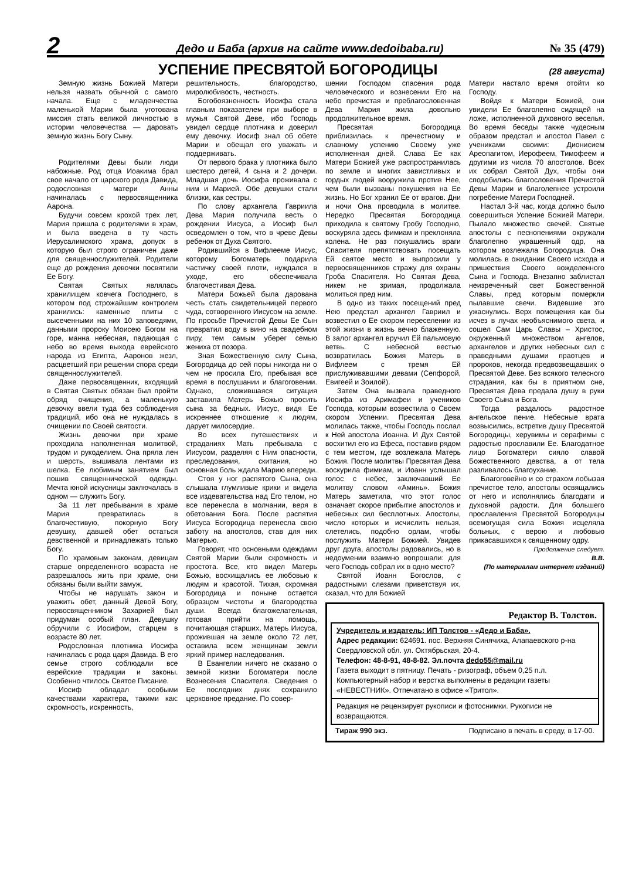2
Дедо и Баба (архив на сайте www.dedoibaba.ru)
№ 35 (479)
УСПЕНИЕ ПРЕСВЯТОЙ БОГОРОДИЦЫ
(28 августа)
Земную жизнь Божией Матери нельзя назвать обычной с самого начала. Еще с младенчества маленькой Марии была уготована миссия стать великой личностью в истории человечества — даровать земную жизнь Богу Сыну.
Родителями Девы были люди набожные. Род отца Иоакима брал свое начало от царского рода Давида, родословная матери Анны начиналась с первосвященника Аарона.
Будучи совсем крохой трех лет, Мария пришла с родителями в храм, и была введена в ту часть Иерусалимского храма, допуск в которую был строго ограничен даже для священнослужителей. Родители еще до рождения девочки посвятили Ее Богу.
Святая Святых являлась хранилищем ковчега Господнего, в котором под строжайшим контролем хранились: каменные плиты с высеченными на них 10 заповедями, данными пророку Моисею Богом на горе, манна небесная, падающая с небо во время выхода еврейского народа из Египта, Ааронов жезл, расцветший при решении спора среди священнослужителей.
Даже первосвященник, входящий в Святая Святых обязан был пройти обряд очищения, а маленькую девочку ввели туда без соблюдения традиций, ибо она не нуждалась в очищении по Своей святости.
Жизнь девочки при храме проходила наполненная молитвой, трудом и рукоделием. Она пряла лен и шерсть, вышивала лентами из шелка. Ее любимым занятием был пошив священнической одежды. Мечта юной искусницы заключалась в одном — служить Богу.
За 11 лет пребывания в храме Мария превратилась в благочестивую, покорную Богу девушку, давшей обет остаться девственной и принадлежать только Богу.
По храмовым законам, девицам старше определенного возраста не разрешалось жить при храме, они обязаны были выйти замуж.
Чтобы не нарушать закон и уважить обет, данный Девой Богу, первосвященником Захарией был придуман особый план. Девушку обручили с Иосифом, старцем в возрасте 80 лет.
Родословная плотника Иосифа начиналась с рода царя Давида. В его семье строго соблюдали все еврейские традиции и законы. Особенно чтилось Святое Писание.
Иосиф обладал особыми качествами характера, такими как: скромность, искренность,
решительность, благородство, миролюбивость, честность.
Богобоязненность Иосифа стала главным показателем при выборе в мужья Святой Деве, ибо Господь увидел сердце плотника и доверил ему девочку. Иосиф знал об обете Марии и обещал его уважать и поддерживать.
От первого брака у плотника было шестеро детей, 4 сына и 2 дочери. Младшая дочь Иосифа проживала с ним и Марией. Обе девушки стали близки, как сестры.
По слову архангела Гавриила Дева Мария получила весть о рождении Иисуса, а Иосиф был осведомлен о том, что в чреве Девы ребенок от Духа Святого.
Родившийся в Вифлееме Иисус, которому Богоматерь подарила частичку своей плоти, нуждался в уходе, его обеспечивала благочестивая Дева.
Матери Божьей была дарована честь стать свидетельницей первого чуда, сотворенного Иисусом на земле. По просьбе Пречистой Девы Ее Сын превратил воду в вино на свадебном пиру, тем самым уберег семью жениха от позора.
Зная Божественную силу Сына, Богородица до сей поры никогда ни о чем не просила Его, пребывая все время в послушании и благоговении. Однако, сложившаяся ситуация заставила Матерь Божью просить сына за бедных. Иисус, видя Ее искреннее отношение к людям, дарует милосердие.
Во всех путешествиях и страданиях Мать пребывала с Иисусом, разделяя с Ним опасности, преследования, скитания, но основная боль ждала Марию впереди.
Стоя у ног распятого Сына, она слышала глумливые крики и видела все издевательства над Его телом, но все перенесла в молчании, веря в обетования Бога. После распятия Иисуса Богородица перенесла свою заботу на апостолов, став для них Матерью.
Говорят, что основными одеждами Святой Марии были скромность и простота. Все, кто видел Матерь Божью, восхищались ее любовью к людям и красотой. Тихая, скромная Богородица и поныне остается образцом чистоты и благородства души. Всегда благожелательная, готовая прийти на помощь, почитающая старших, Матерь Иисуса, прожившая на земле около 72 лет, оставила всем женщинам земли яркий пример наследования.
В Евангелии ничего не сказано о земной жизни Богоматери после Вознесения Спасителя. Сведения о Ее последних днях сохранило церковное предание. По совер-
шении Господом спасения рода человеческого и вознесении Его на небо пречистая и преблагословенная Дева Мария жила довольно продолжительное время.
Пресвятая Богородица приблизилась к пречестному и славному успению Своему уже исполненная дней. Слава Ее как Матери Божией уже распространилась по земле и многих завистливых и гордых людей вооружила против Нее, чем были вызваны покушения на Ее жизнь. Но Бог хранил Ее от врагов. Дни и ночи Она проводила в молитве. Нередко Пресвятая Богородица приходила к святому Гробу Господню, воскуряла здесь фимиам и преклоняла колена. Не раз покушались враги Спасителя препятствовать посещать Ей святое место и выпросили у первосвященников стражу для охраны Гроба Спасителя. Но Святая Дева, никем не зримая, продолжала молиться пред ним.
В одно из таких посещений пред Нею предстал архангел Гавриил и возвестил о Ее скором переселении из этой жизни в жизнь вечно блаженную. В залог архангел вручил Ей пальмовую ветвь. С небесной вестью возвратилась Божия Матерь в Вифлеем с тремя Ей прислуживавшими девами (Сепфорой, Евигеей и Зоилой).
Затем Она вызвала праведного Иосифа из Аримафеи и учеников Господа, которым возвестила о Своем скором Успении. Пресвятая Дева молилась также, чтобы Господь послал к Ней апостола Иоанна. И Дух Святой восхитил его из Ефеса, поставив рядом с тем местом, где возлежала Матерь Божия. После молитвы Пресвятая Дева воскурила фимиам, и Иоанн услышал голос с небес, заключавший Ее молитву словом «Аминь». Божия Матерь заметила, что этот голос означает скорое прибытие апостолов и небесных сил бесплотных. Апостолы, число которых и исчислить нельзя, слетелись, подобно орлам, чтобы послужить Матери Божией. Увидев друг друга, апостолы радовались, но в недоумении взаимно вопрошали: для чего Господь собрал их в одно место?
Святой Иоанн Богослов, с радостными слезами приветствуя их, сказал, что для Божией
Матери настало время отойти ко Господу.
Войдя к Матери Божией, они увидели Ее благолепно сидящей на ложе, исполненной духовного веселья. Во время беседы также чудесным образом предстал и апостол Павел с учениками своими: Дионисием Ареопагитом, Иерофеем, Тимофеем и другими из числа 70 апостолов. Всех их собрал Святой Дух, чтобы они сподобились благословения Пречистой Девы Марии и благолепнее устроили погребение Матери Господней.
Настал 3-й час, когда должно было совершиться Успение Божией Матери. Пылало множество свечей. Святые апостолы с песнопениями окружали благолепно украшенный одр, на котором возлежала Богородица. Она молилась в ожидании Своего исхода и пришествия Своего вожделенного Сына и Господа. Внезапно заблистал неизреченный свет Божественной Славы, пред которым померкли пылавшие свечи. Видевшие это ужаснулись. Верх помещения как бы исчез в лучах необъяснимого света, и сошел Сам Царь Славы – Христос, окруженный множеством ангелов, архангелов и других небесных сил с праведными душами праотцев и пророков, некогда предвозвещавших о Пресвятой Деве. Без всякого телесного страдания, как бы в приятном сне, Пресвятая Дева предала душу в руки Своего Сына и Бога.
Тогда раздалось радостное ангельское пение. Небесные врата возвысились, встретив душу Пресвятой Богородицы, херувимы и серафимы с радостью прославили Ее. Благодатное лицо Богоматери сияло славой Божественного девства, а от тела разливалось благоухание.
Благоговейно и со страхом лобызая пречистое тело, апостолы освящались от него и исполнялись благодати и духовной радости. Для большего прославления Пресвятой Богородицы всемогущая сила Божия исцеляла больных, с верою и любовью прикасавшихся к священному одру.
Продолжение следует.
В.В.
(По материалам интернет изданий)
Редактор В. Толстов.
Учредитель и издатель: ИП Толстов - «Дедо и Баба».
Адрес редакции: 624691. пос. Верхняя Синячиха, Алапаевского р-на Свердловской обл. ул. Октябрьская, 20-4.
Телефон: 48-8-91, 48-8-82. Эл.почта dedo55@mail.ru
Газета выходит в пятницу. Печать - ризограф, объем 0,25 п.л. Компьютерный набор и верстка выполнены в редакции газеты «НЕВЕСТНИК». Отпечатано в офисе «Тритол».
Редакция не рецензирует рукописи и фотоснимки. Рукописи не возвращаются.
Тираж 990 экз. Подписано в печать в среду, в 17-00.